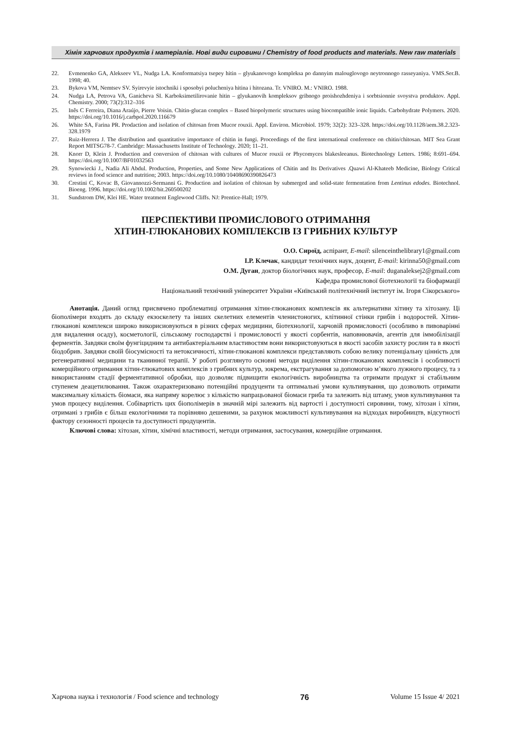Хімія харчових продуктів і матеріалів. Нові види сировини / Chemistry of food products and materials. New raw materials
22. Evmenenko GA, Alekseev VL, Nudga LA. Konformatsiya tsepey hitin – glyukanovogo kompleksa po dannyim malouglovogo neytronnogo rasseyaniya. VMS.Ser.B. 1998; 40.
23. Bykova VM, Nemtsev SV. Syirevyie istochniki i sposobyi polucheniya hitina i hitozana. Tr. VNIRO. M.: VNIRO. 1988.
24. Nudga LA, Petrova VA, Ganicheva SI. Karboksimetilirovanie hitin – glyukanovih kompleksov gribnogo proishozhdeniya i sorbtsionnie svoystva produktov. Appl. Chemistry. 2000; 73(2):312–316
25. Inês C Ferreira, Diana Araújo, Pierre Voisin. Chitin-glucan complex – Based biopolymeric structures using biocompatible ionic liquids. Carbohydrate Polymers. 2020. https://doi.org/10.1016/j.carbpol.2020.116679
26. White SA, Farina PR. Prodaction and isolation of chitosan from Mucor rouxii. Appl. Environ. Microbiol. 1979; 32(2): 323–328. https://doi.org/10.1128/aem.38.2.323-328.1979
27. Ruiz-Herrera J. The distribution and quantitative importance of chitin in fungi. Proceedings of the first international conference on chitin/chitosan. MIT Sea Grant Report MITSG78-7. Cambridge: Massachusetts Institute of Technology. 2020; 11–21.
28. Knorr D, Klein J. Production and conversion of chitosan with cultures of Mucor rouxii or Phycomyces blakesleeanus. Biotechnology Letters. 1986; 8:691–694. https://doi.org/10.1007/BF01032563
29. Synowiecki J., Nadia Ali Abdul. Production, Properties, and Some New Applications of Chitin and Its Derivatives .Quawi Al-Khateeb Medicine, Biology Critical reviews in food science and nutrition; 2003. https://doi.org/10.1080/10408690390826473
30. Crestini C, Kovac B, Giovannozzi-Sermanni G. Production and isolation of chitosan by submerged and solid-state fermentation from Lentinus edodes. Biotechnol. Bioeng. 1996. https://doi.org/10.1002/bit.260500202
31. Sundstrom DW, Klei HE. Water treatment Englewood Cliffs. NJ: Prentice-Hall; 1979.
ПЕРСПЕКТИВИ ПРОМИСЛОВОГО ОТРИМАННЯ
ХІТИН-ГЛЮКАНОВИХ КОМПЛЕКСІВ ІЗ ГРИБНИХ КУЛЬТУР
О.О. Сироїд, аспірант, E-mail: silenceinthelibrary1@gmail.com
І.Р. Клечак, кандидат технічних наук, доцент, E-mail: kirinna50@gmail.com
О.М. Дуган, доктор біологічних наук, професор, E-mail: duganaleksej2@gmail.com
Кафедра промислової біотехнології та біофармації
Національний технічний університет України «Київський політехнічний інститут ім. Ігоря Сікорського»
Анотація. Даний огляд присвячено проблематиці отримання хітин-глюканових комплексів як альтернативи хітину та хітозану. Ці біополімери входять до складу екзоскелету та інших скелетних елементів членистоногих, клітинної стінки грибів і водоростей. Хітин-глюканові комплекси широко викорисиовуються в різних сферах медицини, біотехнології, харчовій промисловості (особливо в пивоварінні для видалення осаду), косметології, сільському господарстві і промисловості у якості сорбентів, наповнювачів, агентів для іммобілізації ферментів. Завдяки своїм фунгіцидним та антибактеріальним властивостям вони використовуються в якості засобів захисту рослин та в якості біодобрив. Завдяки своїй біосумісності та нетоксичності, хітин-глюканові комплекси представляють собою велику потенціальну цінність для регенеративної медицини та тканинної терапії. У роботі розглянуто основні методи виділення хітин-глюканових комплексів і особливості комерційного отримання хітин-глюкатових комплексів з грибних культур, зокрема, екстрагування за допомогою м’якого лужного процесу, та з використанням стадії ферментативної обробки, що дозволяє підвищити екологічність виробництва та отримати продукт зі стабільним ступенем деацетилювання. Також охарактеризовано потенційні продуценти та оптимальні умови культивування, що дозволють отримати максимальну кількість біомаси, яка напряму корелює з кількістю напрацьованої біомаси гриба та залежить від штаму, умов культивування та умов процесу виділення. Собівартість цих біополімерів в значній мірі залежить від вартості і доступності сировини, тому, хітозан і хітин, отримані з грибів є більш екологічними та порівняно дешевими, за рахунок можливості культивування на відходах виробництв, відсутності фактору сезонності процесів та доступності продуцентів.
Ключові слова: хітозан, хітин, хімічні властивості, методи отримання, застосування, комерційне отримання.
Харчова наука і технологія / Food science and technology 76 Volume 15 Issue 4/ 2021